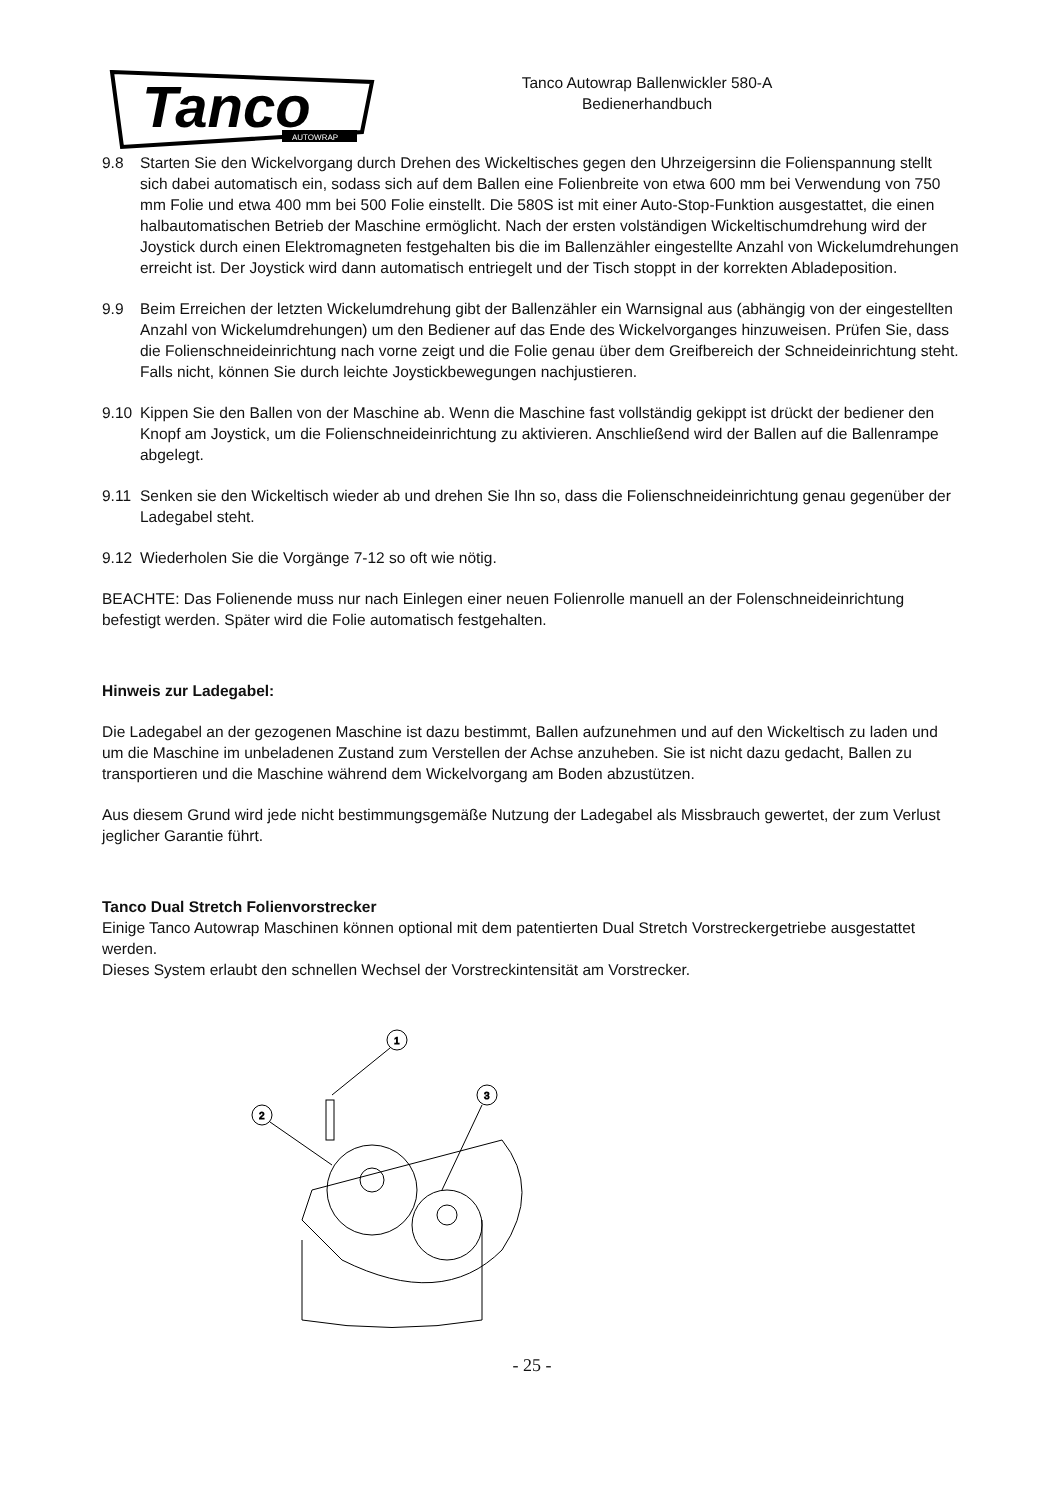Tanco
AUTOWRAP
Tanco Autowrap Ballenwickler 580-A
Bedienerhandbuch
9.8 Starten Sie den Wickelvorgang durch Drehen des Wickeltisches gegen den Uhrzeigersinn die Folienspannung stellt sich dabei automatisch ein, sodass sich auf dem Ballen eine Folienbreite von etwa 600 mm bei Verwendung von 750 mm Folie und etwa 400 mm bei 500 Folie einstellt. Die 580S ist mit einer Auto-Stop-Funktion ausgestattet, die einen halbautomatischen Betrieb der Maschine ermöglicht. Nach der ersten volständigen Wickeltischumdrehung wird der Joystick durch einen Elektromagneten festgehalten bis die im Ballenzähler eingestellte Anzahl von Wickelumdrehungen erreicht ist. Der Joystick wird dann automatisch entriegelt und der Tisch stoppt in der korrekten Abladeposition.
9.9 Beim Erreichen der letzten Wickelumdrehung gibt der Ballenzähler ein Warnsignal aus (abhängig von der eingestellten Anzahl von Wickelumdrehungen) um den Bediener auf das Ende des Wickelvorganges hinzuweisen. Prüfen Sie, dass die Folienschneideinrichtung nach vorne zeigt und die Folie genau über dem Greifbereich der Schneideinrichtung steht. Falls nicht, können Sie durch leichte Joystickbewegungen nachjustieren.
9.10 Kippen Sie den Ballen von der Maschine ab. Wenn die Maschine fast vollständig gekippt ist drückt der bediener den Knopf am Joystick, um die Folienschneideinrichtung zu aktivieren. Anschließend wird der Ballen auf die Ballenrampe abgelegt.
9.11 Senken sie den Wickeltisch wieder ab und drehen Sie Ihn so, dass die Folienschneideinrichtung genau gegenüber der Ladegabel steht.
9.12 Wiederholen Sie die Vorgänge 7-12 so oft wie nötig.
BEACHTE: Das Folienende muss nur nach Einlegen einer neuen Folienrolle manuell an der Folenschneideinrichtung befestigt werden. Später wird die Folie automatisch festgehalten.
Hinweis zur Ladegabel:
Die Ladegabel an der gezogenen Maschine ist dazu bestimmt, Ballen aufzunehmen und auf den Wickeltisch zu laden und um die Maschine im unbeladenen Zustand zum Verstellen der Achse anzuheben. Sie ist nicht dazu gedacht, Ballen zu transportieren und die Maschine während dem Wickelvorgang am Boden abzustützen.
Aus diesem Grund wird jede nicht bestimmungsgemäße Nutzung der Ladegabel als Missbrauch gewertet, der zum Verlust jeglicher Garantie führt.
Tanco Dual Stretch Folienvorstrecker
Einige Tanco Autowrap Maschinen können optional mit dem patentierten Dual Stretch Vorstreckergetriebe ausgestattet werden.
Dieses System erlaubt den schnellen Wechsel der Vorstreckintensität am Vorstrecker.
1
2
3
- 25 -